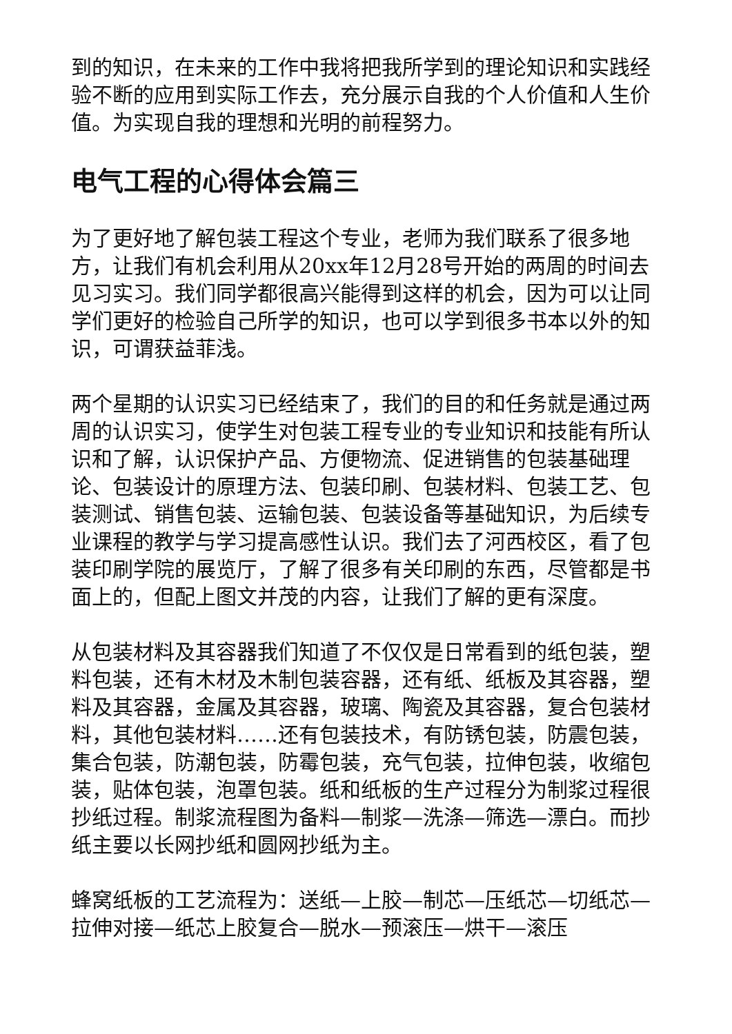到的知识，在未来的工作中我将把我所学到的理论知识和实践经验不断的应用到实际工作去，充分展示自我的个人价值和人生价值。为实现自我的理想和光明的前程努力。
电气工程的心得体会篇三
为了更好地了解包装工程这个专业，老师为我们联系了很多地方，让我们有机会利用从20xx年12月28号开始的两周的时间去见习实习。我们同学都很高兴能得到这样的机会，因为可以让同学们更好的检验自己所学的知识，也可以学到很多书本以外的知识，可谓获益菲浅。
两个星期的认识实习已经结束了，我们的目的和任务就是通过两周的认识实习，使学生对包装工程专业的专业知识和技能有所认识和了解，认识保护产品、方便物流、促进销售的包装基础理论、包装设计的原理方法、包装印刷、包装材料、包装工艺、包装测试、销售包装、运输包装、包装设备等基础知识，为后续专业课程的教学与学习提高感性认识。我们去了河西校区，看了包装印刷学院的展览厅，了解了很多有关印刷的东西，尽管都是书面上的，但配上图文并茂的内容，让我们了解的更有深度。
从包装材料及其容器我们知道了不仅仅是日常看到的纸包装，塑料包装，还有木材及木制包装容器，还有纸、纸板及其容器，塑料及其容器，金属及其容器，玻璃、陶瓷及其容器，复合包装材料，其他包装材料……还有包装技术，有防锈包装，防震包装，集合包装，防潮包装，防霉包装，充气包装，拉伸包装，收缩包装，贴体包装，泡罩包装。纸和纸板的生产过程分为制浆过程很抄纸过程。制浆流程图为备料—制浆—洗涤—筛选—漂白。而抄纸主要以长网抄纸和圆网抄纸为主。
蜂窝纸板的工艺流程为：送纸—上胶—制芯—压纸芯—切纸芯—拉伸对接—纸芯上胶复合—脱水—预滚压—烘干—滚压